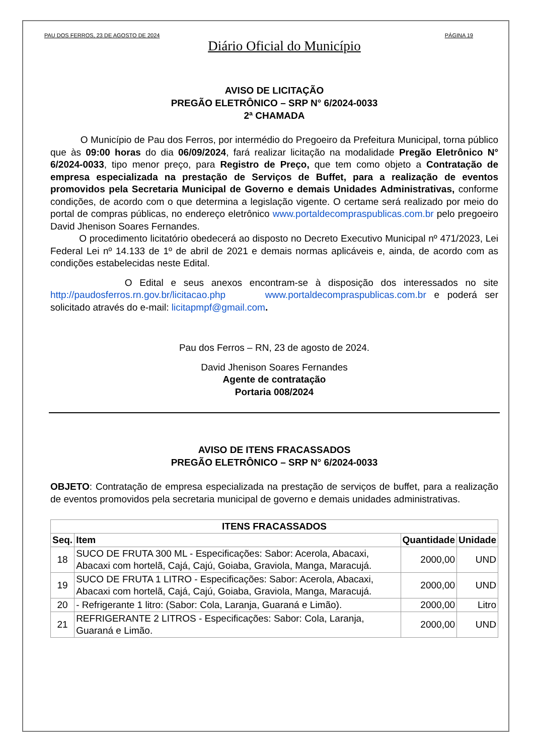PAU DOS FERROS, 23 DE AGOSTO DE 2024 PÁGINA 19
Diário Oficial do Município
AVISO DE LICITAÇÃO
PREGÃO ELETRÔNICO – SRP N° 6/2024-0033
2ª CHAMADA
O Município de Pau dos Ferros, por intermédio do Pregoeiro da Prefeitura Municipal, torna público que às 09:00 horas do dia 06/09/2024, fará realizar licitação na modalidade Pregão Eletrônico N° 6/2024-0033, tipo menor preço, para Registro de Preço, que tem como objeto a Contratação de empresa especializada na prestação de Serviços de Buffet, para a realização de eventos promovidos pela Secretaria Municipal de Governo e demais Unidades Administrativas, conforme condições, de acordo com o que determina a legislação vigente. O certame será realizado por meio do portal de compras públicas, no endereço eletrônico www.portaldecompraspublicas.com.br pelo pregoeiro David Jhenison Soares Fernandes.
O procedimento licitatório obedecerá ao disposto no Decreto Executivo Municipal nº 471/2023, Lei Federal Lei nº 14.133 de 1º de abril de 2021 e demais normas aplicáveis e, ainda, de acordo com as condições estabelecidas neste Edital.
O Edital e seus anexos encontram-se à disposição dos interessados no site http://paudosferros.rn.gov.br/licitacao.php www.portaldecompraspublicas.com.br e poderá ser solicitado através do e-mail: licitapmpf@gmail.com.
Pau dos Ferros – RN, 23 de agosto de 2024.
David Jhenison Soares Fernandes
Agente de contratação
Portaria 008/2024
AVISO DE ITENS FRACASSADOS
PREGÃO ELETRÔNICO – SRP N° 6/2024-0033
OBJETO: Contratação de empresa especializada na prestação de serviços de buffet, para a realização de eventos promovidos pela secretaria municipal de governo e demais unidades administrativas.
| ITENS FRACASSADOS | | | |
| --- | --- | --- | --- |
| Seq. | Item | Quantidade | Unidade |
| 18 | SUCO DE FRUTA 300 ML - Especificações: Sabor: Acerola, Abacaxi, Abacaxi com hortelã, Cajá, Cajú, Goiaba, Graviola, Manga, Maracujá. | 2000,00 | UND |
| 19 | SUCO DE FRUTA 1 LITRO - Especificações: Sabor: Acerola, Abacaxi, Abacaxi com hortelã, Cajá, Cajú, Goiaba, Graviola, Manga, Maracujá. | 2000,00 | UND |
| 20 | - Refrigerante 1 litro: (Sabor: Cola, Laranja, Guaraná e Limão). | 2000,00 | Litro |
| 21 | REFRIGERANTE 2 LITROS - Especificações: Sabor: Cola, Laranja, Guaraná e Limão. | 2000,00 | UND |